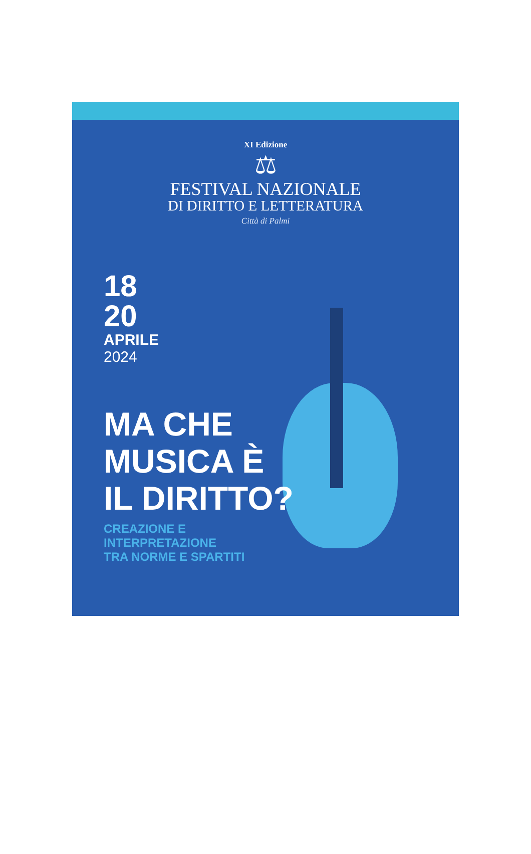XI Edizione
⚖
FESTIVAL NAZIONALE
DI DIRITTO E LETTERATURA
Città di Palmi
18
20
APRILE
2024
MA CHE
MUSICA È
IL DIRITTO?
CREAZIONE E
INTERPRETAZIONE
TRA NORME E SPARTITI